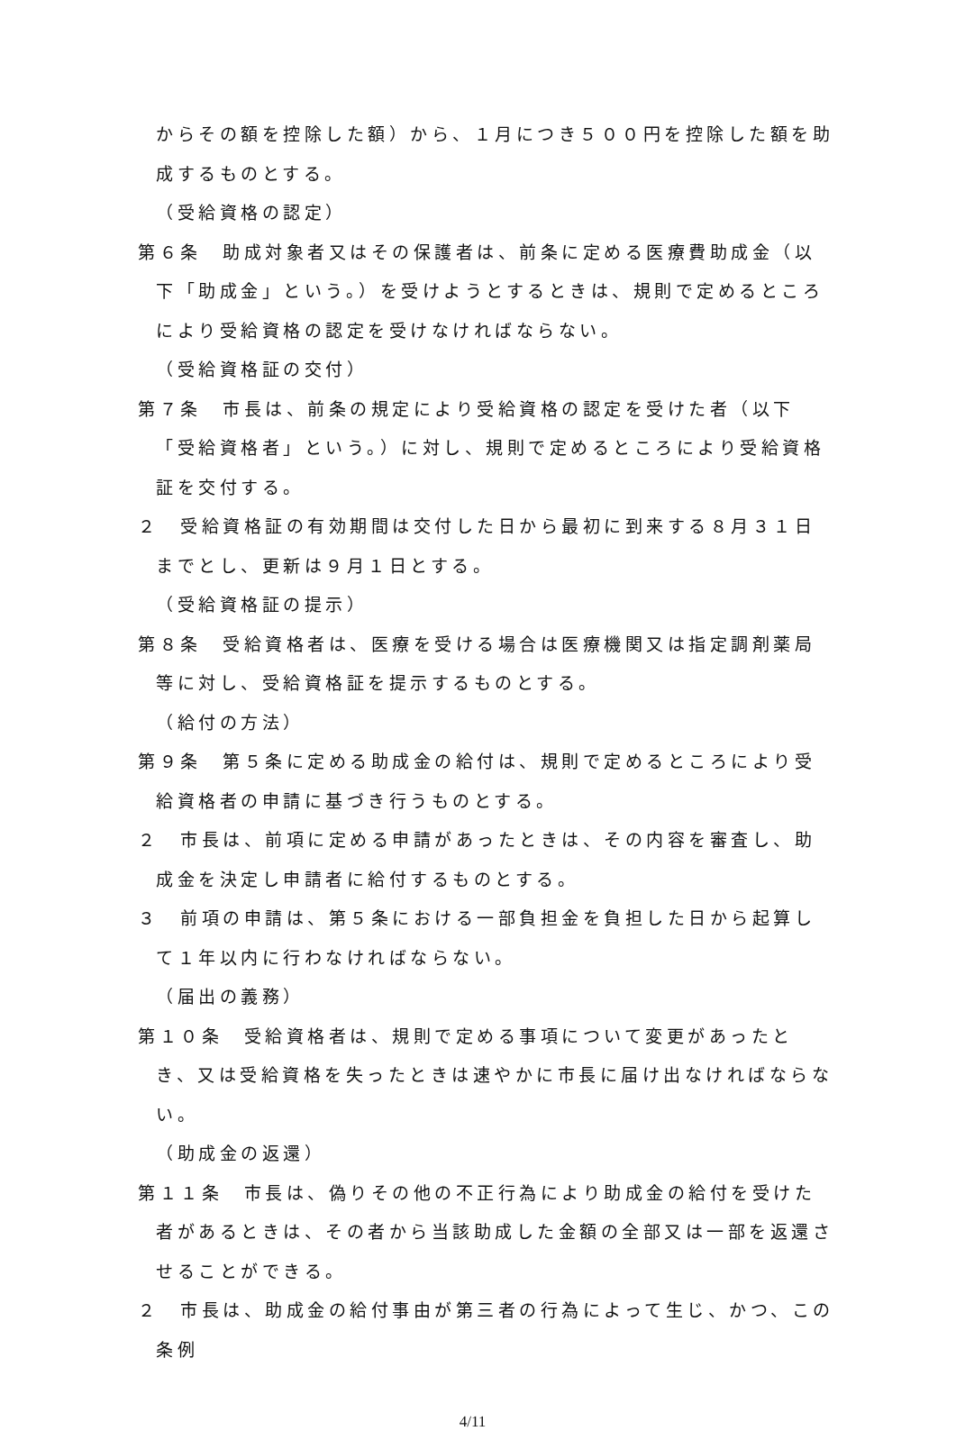からその額を控除した額）から、１月につき５００円を控除した額を助成するものとする。
（受給資格の認定）
第６条　助成対象者又はその保護者は、前条に定める医療費助成金（以下「助成金」という。）を受けようとするときは、規則で定めるところにより受給資格の認定を受けなければならない。
（受給資格証の交付）
第７条　市長は、前条の規定により受給資格の認定を受けた者（以下「受給資格者」という。）に対し、規則で定めるところにより受給資格証を交付する。
２　受給資格証の有効期間は交付した日から最初に到来する８月３１日までとし、更新は９月１日とする。
（受給資格証の提示）
第８条　受給資格者は、医療を受ける場合は医療機関又は指定調剤薬局等に対し、受給資格証を提示するものとする。
（給付の方法）
第９条　第５条に定める助成金の給付は、規則で定めるところにより受給資格者の申請に基づき行うものとする。
２　市長は、前項に定める申請があったときは、その内容を審査し、助成金を決定し申請者に給付するものとする。
３　前項の申請は、第５条における一部負担金を負担した日から起算して１年以内に行わなければならない。
（届出の義務）
第１０条　受給資格者は、規則で定める事項について変更があったとき、又は受給資格を失ったときは速やかに市長に届け出なければならない。
（助成金の返還）
第１１条　市長は、偽りその他の不正行為により助成金の給付を受けた者があるときは、その者から当該助成した金額の全部又は一部を返還させることができる。
２　市長は、助成金の給付事由が第三者の行為によって生じ、かつ、この条例
4/11